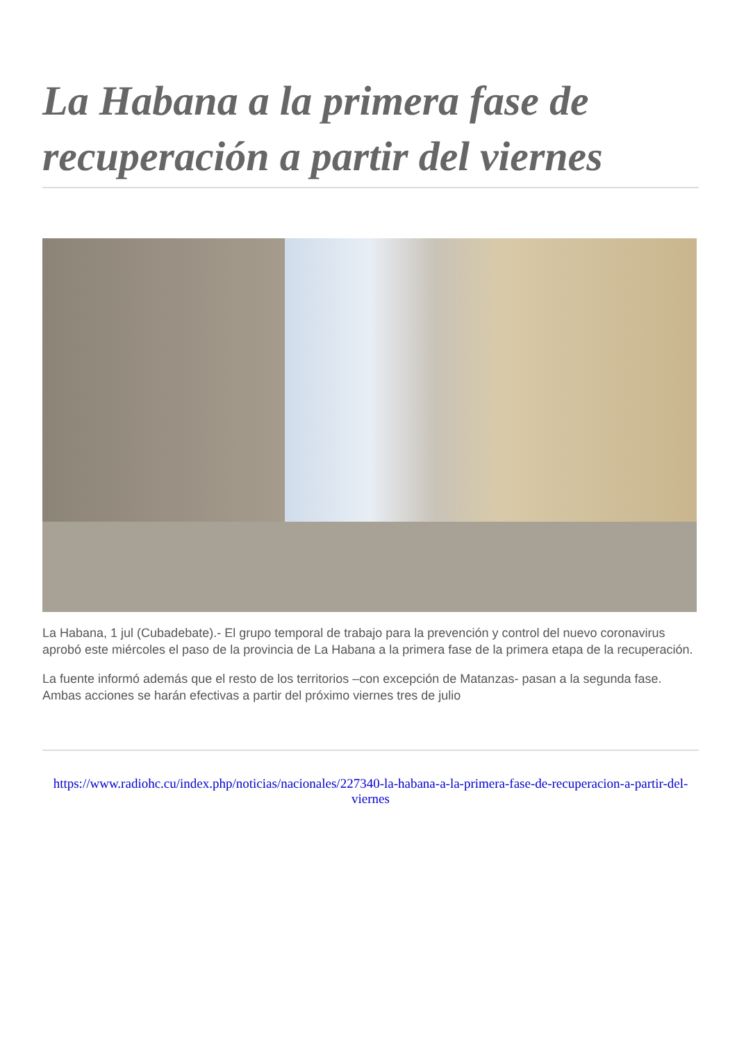La Habana a la primera fase de recuperación a partir del viernes
La Habana, 1 jul (Cubadebate).- El grupo temporal de trabajo para la prevención y control del nuevo coronavirus aprobó este miércoles el paso de la provincia de La Habana a la primera fase de la primera etapa de la recuperación.
La fuente informó además que el resto de los territorios –con excepción de Matanzas- pasan a la segunda fase. Ambas acciones se harán efectivas a partir del próximo viernes tres de julio
https://www.radiohc.cu/index.php/noticias/nacionales/227340-la-habana-a-la-primera-fase-de-recuperacion-a-partir-del-viernes